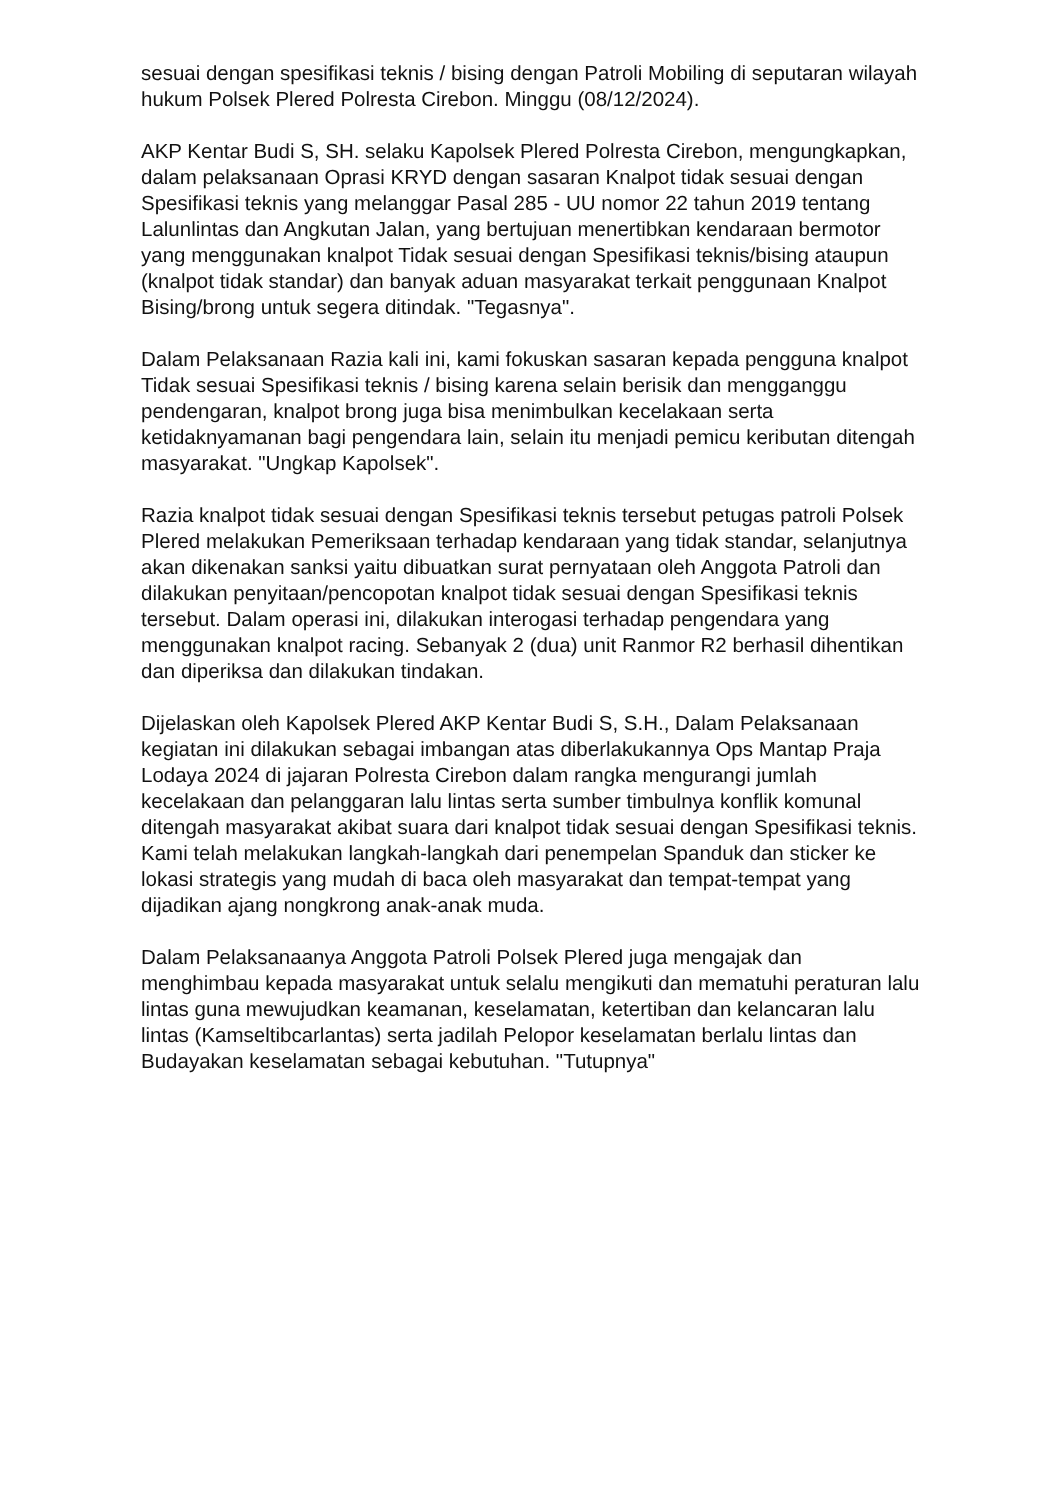sesuai dengan spesifikasi teknis / bising dengan Patroli Mobiling di seputaran wilayah hukum Polsek Plered Polresta Cirebon. Minggu (08/12/2024).
AKP Kentar Budi S, SH. selaku Kapolsek Plered Polresta Cirebon, mengungkapkan, dalam pelaksanaan Oprasi KRYD dengan sasaran Knalpot tidak sesuai dengan Spesifikasi teknis yang melanggar Pasal 285 - UU nomor 22 tahun 2019 tentang Lalunlintas dan Angkutan Jalan, yang bertujuan menertibkan kendaraan bermotor yang menggunakan knalpot Tidak sesuai dengan Spesifikasi teknis/bising ataupun (knalpot tidak standar) dan banyak aduan masyarakat terkait penggunaan Knalpot Bising/brong untuk segera ditindak. "Tegasnya".
Dalam Pelaksanaan Razia kali ini, kami fokuskan sasaran kepada pengguna knalpot Tidak sesuai Spesifikasi teknis / bising karena selain berisik dan mengganggu pendengaran, knalpot brong juga bisa menimbulkan kecelakaan serta ketidaknyamanan bagi pengendara lain, selain itu menjadi pemicu keributan ditengah masyarakat. "Ungkap Kapolsek".
Razia knalpot tidak sesuai dengan Spesifikasi teknis tersebut petugas patroli Polsek Plered melakukan Pemeriksaan terhadap kendaraan yang tidak standar, selanjutnya akan dikenakan sanksi yaitu dibuatkan surat pernyataan oleh Anggota Patroli dan dilakukan penyitaan/pencopotan knalpot tidak sesuai dengan Spesifikasi teknis tersebut. Dalam operasi ini, dilakukan interogasi terhadap pengendara yang menggunakan knalpot racing. Sebanyak 2 (dua) unit Ranmor R2 berhasil dihentikan dan diperiksa dan dilakukan tindakan.
Dijelaskan oleh Kapolsek Plered AKP Kentar Budi S, S.H., Dalam Pelaksanaan kegiatan ini dilakukan sebagai imbangan atas diberlakukannya Ops Mantap Praja Lodaya 2024 di jajaran Polresta Cirebon dalam rangka mengurangi jumlah kecelakaan dan pelanggaran lalu lintas serta sumber timbulnya konflik komunal ditengah masyarakat akibat suara dari knalpot tidak sesuai dengan Spesifikasi teknis. Kami telah melakukan langkah-langkah dari penempelan Spanduk dan sticker ke lokasi strategis yang mudah di baca oleh masyarakat dan tempat-tempat yang dijadikan ajang nongkrong anak-anak muda.
Dalam Pelaksanaanya Anggota Patroli Polsek Plered juga mengajak dan menghimbau kepada masyarakat untuk selalu mengikuti dan mematuhi peraturan lalu lintas guna mewujudkan keamanan, keselamatan, ketertiban dan kelancaran lalu lintas (Kamseltibcarlantas) serta jadilah Pelopor keselamatan berlalu lintas dan Budayakan keselamatan sebagai kebutuhan. "Tutupnya"